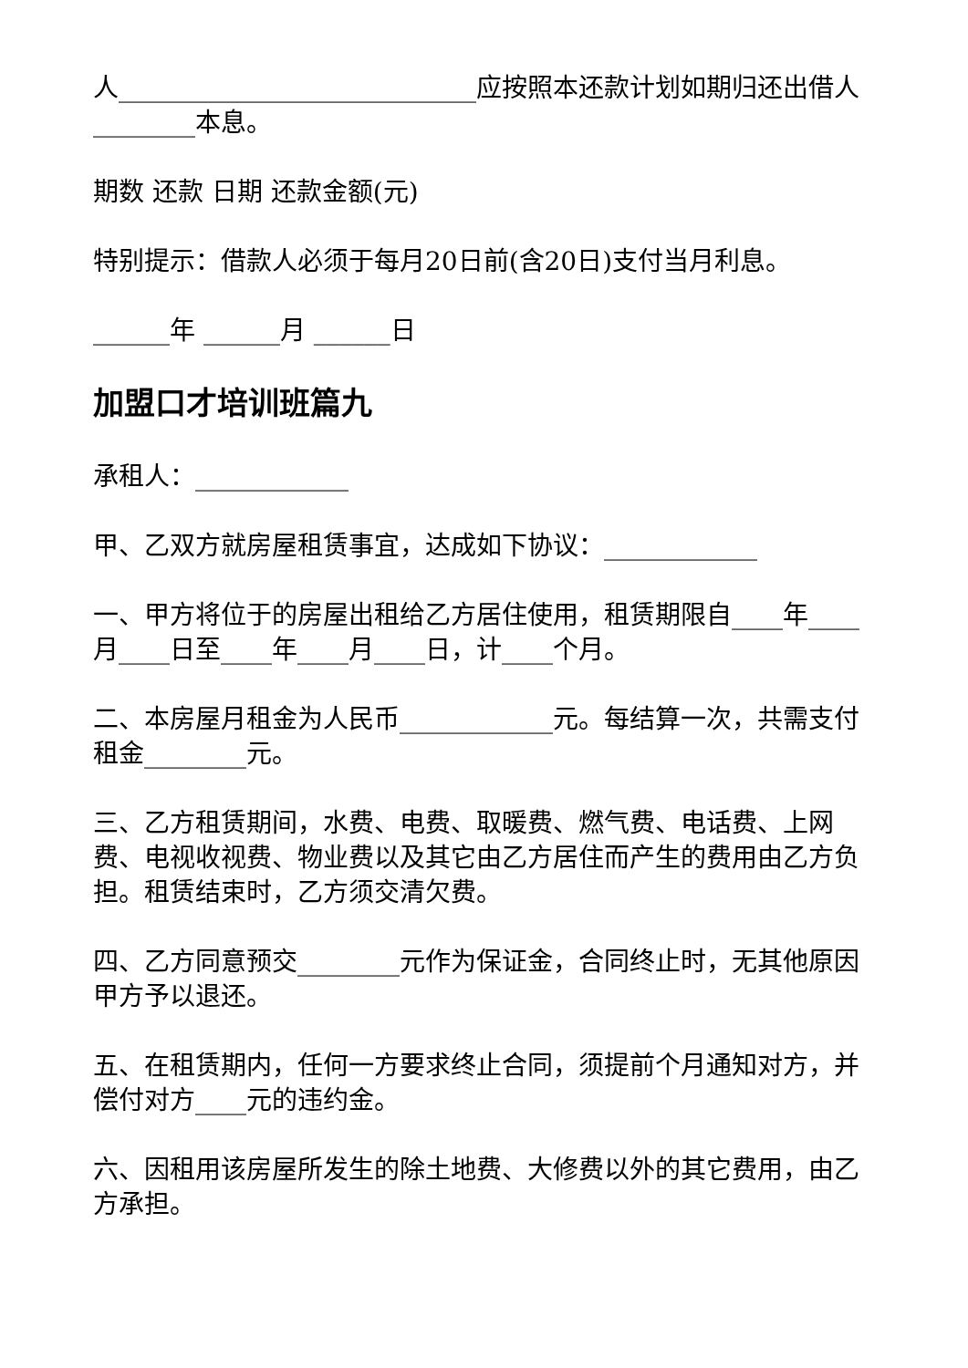人____________________________应按照本还款计划如期归还出借人________本息。
期数 还款 日期 还款金额(元)
特别提示：借款人必须于每月20日前(含20日)支付当月利息。
______年 ______月 ______日
加盟口才培训班篇九
承租人：____________
甲、乙双方就房屋租赁事宜，达成如下协议：____________
一、甲方将位于的房屋出租给乙方居住使用，租赁期限自____年____月____日至____年____月____日，计____个月。
二、本房屋月租金为人民币____________元。每结算一次，共需支付租金________元。
三、乙方租赁期间，水费、电费、取暖费、燃气费、电话费、上网费、电视收视费、物业费以及其它由乙方居住而产生的费用由乙方负担。租赁结束时，乙方须交清欠费。
四、乙方同意预交________元作为保证金，合同终止时，无其他原因甲方予以退还。
五、在租赁期内，任何一方要求终止合同，须提前个月通知对方，并偿付对方____元的违约金。
六、因租用该房屋所发生的除土地费、大修费以外的其它费用，由乙方承担。